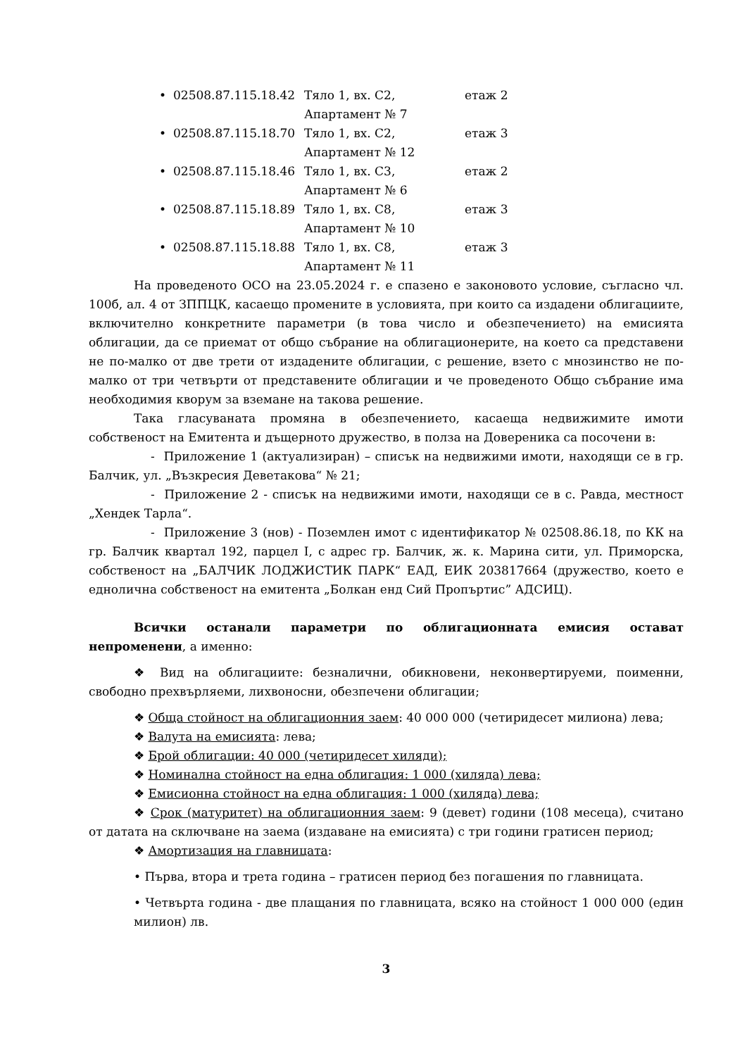• 02508.87.115.18.42 Тяло 1, вх. С2, Апартамент № 7 етаж 2
• 02508.87.115.18.70 Тяло 1, вх. С2, Апартамент № 12 етаж 3
• 02508.87.115.18.46 Тяло 1, вх. С3, Апартамент № 6 етаж 2
• 02508.87.115.18.89 Тяло 1, вх. С8, Апартамент № 10 етаж 3
• 02508.87.115.18.88 Тяло 1, вх. С8, Апартамент № 11 етаж 3
На проведеното ОСО на 23.05.2024 г. е спазено е законовото условие, съгласно чл. 100б, ал. 4 от ЗППЦК, касаещо промените в условията, при които са издадени облигациите, включително конкретните параметри (в това число и обезпечението) на емисията облигации, да се приемат от общо събрание на облигационерите, на което са представени не по-малко от две трети от издадените облигации, с решение, взето с мнозинство не по-малко от три четвърти от представените облигации и че проведеното Общо събрание има необходимия кворум за вземане на такова решение.
Така гласуваната промяна в обезпечението, касаеща недвижимите имоти собственост на Емитента и дъщерното дружество, в полза на Доверeника са посочени в:
- Приложение 1 (актуализиран) – списък на недвижими имоти, находящи се в гр. Балчик, ул. „Възкресия Деветакова“ № 21;
- Приложение 2 - списък на недвижими имоти, находящи се в с. Равда, местност „Хендек Тарла“.
- Приложение 3 (нов) - Поземлен имот с идентификатор № 02508.86.18, по КК на гр. Балчик квартал 192, парцел I, с адрес гр. Балчик, ж. к. Марина сити, ул. Приморска, собственост на „БАЛЧИК ЛОДЖИСТИК ПАРК“ ЕАД, ЕИК 203817664 (дружество, което е еднолична собственост на емитента „Болкан енд Сий Пропъртис” АДСИЦ).
Всички останали параметри по облигационната емисия остават непроменени, а именно:
❖ Вид на облигациите: безналични, обикновени, неконвертируеми, поименни, свободно прехвърляеми, лихвоносни, обезпечени облигации;
❖ Обща стойност на облигационния заем: 40 000 000 (четиридесет милиона) лева;
❖ Валута на емисията: лева;
❖ Брой облигации: 40 000 (четиридесет хиляди);
❖ Номинална стойност на една облигация: 1 000 (хиляда) лева;
❖ Емисионна стойност на една облигация: 1 000 (хиляда) лева;
❖ Срок (матуритет) на облигационния заем: 9 (девет) години (108 месеца), считано от датата на сключване на заема (издаване на емисията) с три години гратисен период;
❖ Амортизация на главницата:
• Първа, втора и трета година – гратисен период без погашения по главницата.
• Четвърта година - две плащания по главницата, всяко на стойност 1 000 000 (един милион) лв.
3